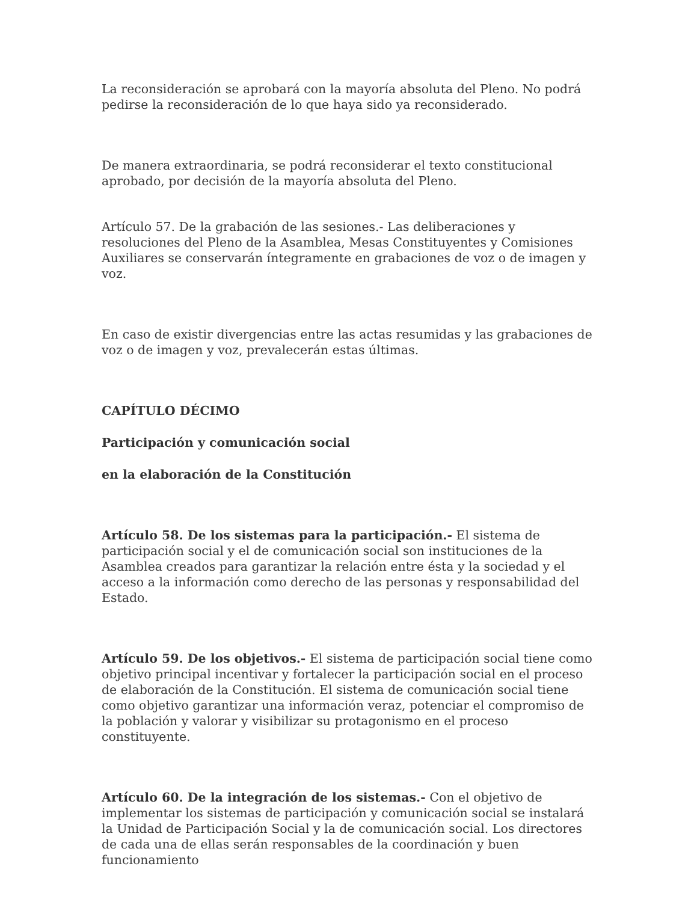La reconsideración se aprobará con la mayoría absoluta del Pleno. No podrá pedirse la reconsideración de lo que haya sido ya reconsiderado.
De manera extraordinaria, se podrá reconsiderar el texto constitucional aprobado, por decisión de la mayoría absoluta del Pleno.
Artículo 57. De la grabación de las sesiones.- Las deliberaciones y resoluciones del Pleno de la Asamblea, Mesas Constituyentes y Comisiones Auxiliares se conservarán íntegramente en grabaciones de voz o de imagen y voz.
En caso de existir divergencias entre las actas resumidas y las grabaciones de voz o de imagen y voz, prevalecerán estas últimas.
CAPÍTULO DÉCIMO
Participación y comunicación social
en la elaboración de la Constitución
Artículo 58. De los sistemas para la participación.- El sistema de participación social y el de comunicación social son instituciones de la Asamblea creados para garantizar la relación entre ésta y la sociedad y el acceso a la información como derecho de las personas y responsabilidad del Estado.
Artículo 59. De los objetivos.- El sistema de participación social tiene como objetivo principal incentivar y fortalecer la participación social en el proceso de elaboración de la Constitución. El sistema de comunicación social tiene como objetivo garantizar una información veraz, potenciar el compromiso de la población y valorar y visibilizar su protagonismo en el proceso constituyente.
Artículo 60. De la integración de los sistemas.- Con el objetivo de implementar los sistemas de participación y comunicación social se instalará la Unidad de Participación Social y la de comunicación social. Los directores de cada una de ellas serán responsables de la coordinación y buen funcionamiento